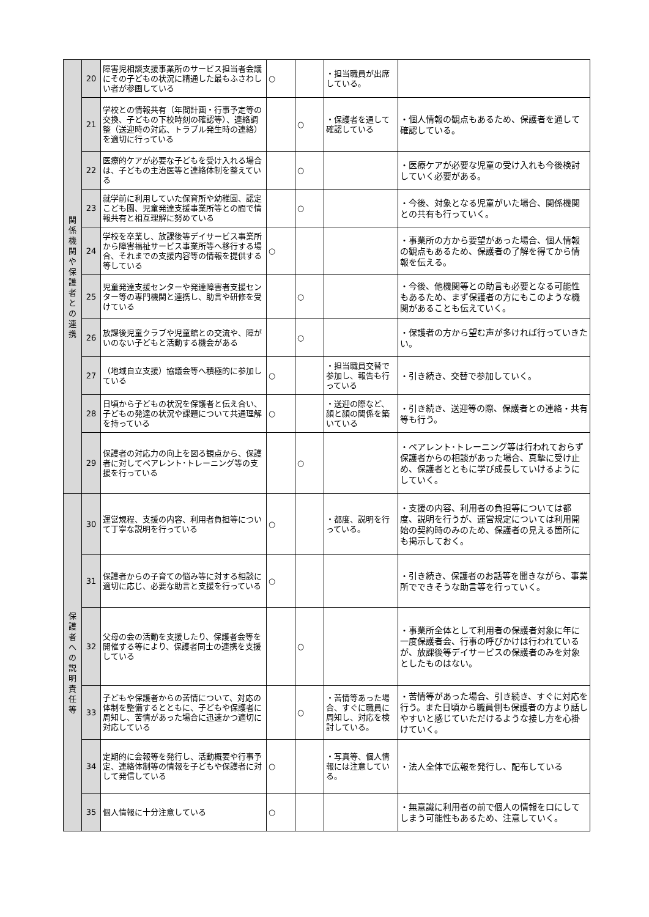| 関 係 機 関 や 保 護 者 と の 連 携 | 20 | 障害児相談支援事業所のサービス担当者会議にその子どもの状況に精通した最もふさわしい者が参画している | ○ | | ・担当職員が出席している。 | |
| | 21 | 学校との情報共有（年間計画・行事予定等の交換、子どもの下校時刻の確認等）、連絡調整（送迎時の対応、トラブル発生時の連絡）を適切に行っている | | ○ | ・保護者を通して確認している | ・個人情報の観点もあるため、保護者を通して確認している。 |
| | 22 | 医療的ケアが必要な子どもを受け入れる場合は、子どもの主治医等と連絡体制を整えている | | ○ | | ・医療ケアが必要な児童の受け入れも今後検討していく必要がある。 |
| | 23 | 就学前に利用していた保育所や幼稚園、認定こども園、児童発達支援事業所等との間で情報共有と相互理解に努めている | | ○ | | ・今後、対象となる児童がいた場合、関係機関との共有も行っていく。 |
| | 24 | 学校を卒業し、放課後等デイサービス事業所から障害福祉サービス事業所等へ移行する場合、それまでの支援内容等の情報を提供する等している | ○ | | | ・事業所の方から要望があった場合、個人情報の観点もあるため、保護者の了解を得てから情報を伝える。 |
| | 25 | 児童発達支援センターや発達障害者支援センター等の専門機関と連携し、助言や研修を受けている | | ○ | | ・今後、他機関等との助言も必要となる可能性もあるため、まず保護者の方にもこのような機関があることも伝えていく。 |
| | 26 | 放課後児童クラブや児童館との交流や、障がいのない子どもと活動する機会がある | | ○ | | ・保護者の方から望む声が多ければ行っていきたい。 |
| | 27 | （地域自立支援）協議会等へ積極的に参加している | ○ | | ・担当職員交替で参加し、報告も行っている | ・引き続き、交替で参加していく。 |
| | 28 | 日頃から子どもの状況を保護者と伝え合い、子どもの発達の状況や課題について共通理解を持っている | ○ | | ・送迎の際など、顔と顔の関係を築いている | ・引き続き、送迎等の際、保護者との連絡・共有等も行う。 |
| | 29 | 保護者の対応力の向上を図る観点から、保護者に対してペアレント･トレーニング等の支援を行っている | | ○ | | ・ペアレント･トレーニング等は行われておらず保護者からの相談があった場合、真摯に受け止め、保護者とともに学び成長していけるようにしていく。 |
| 保 護 者 へ の 説 明 責 任 等 | 30 | 運営規程、支援の内容、利用者負担等について丁寧な説明を行っている | ○ | | ・都度、説明を行っている。 | ・支援の内容、利用者の負担等については都度、説明を行うが、運営規定については利用開始の契約時のみのため、保護者の見える箇所にも掲示しておく。 |
| | 31 | 保護者からの子育ての悩み等に対する相談に適切に応じ、必要な助言と支援を行っている | ○ | | | ・引き続き、保護者のお話等を聞きながら、事業所でできそうな助言等を行っていく。 |
| | 32 | 父母の会の活動を支援したり、保護者会等を開催する等により、保護者同士の連携を支援している | | ○ | | ・事業所全体として利用者の保護者対象に年に一度保護者会、行事の呼びかけは行われているが、放課後等デイサービスの保護者のみを対象としたものはない。 |
| | 33 | 子どもや保護者からの苦情について、対応の体制を整備するとともに、子どもや保護者に周知し、苦情があった場合に迅速かつ適切に対応している | | ○ | ・苦情等あった場合、すぐに職員に周知し、対応を検討している。 | ・苦情等があった場合、引き続き、すぐに対応を行う。また日頃から職員側も保護者の方より話しやすいと感じていただけるような接し方を心掛けていく。 |
| | 34 | 定期的に会報等を発行し、活動概要や行事予定、連絡体制等の情報を子どもや保護者に対して発信している | ○ | | ・写真等、個人情報には注意している。 | ・法人全体で広報を発行し、配布している |
| | 35 | 個人情報に十分注意している | ○ | | | ・無意識に利用者の前で個人の情報を口にしてしまう可能性もあるため、注意していく。 |